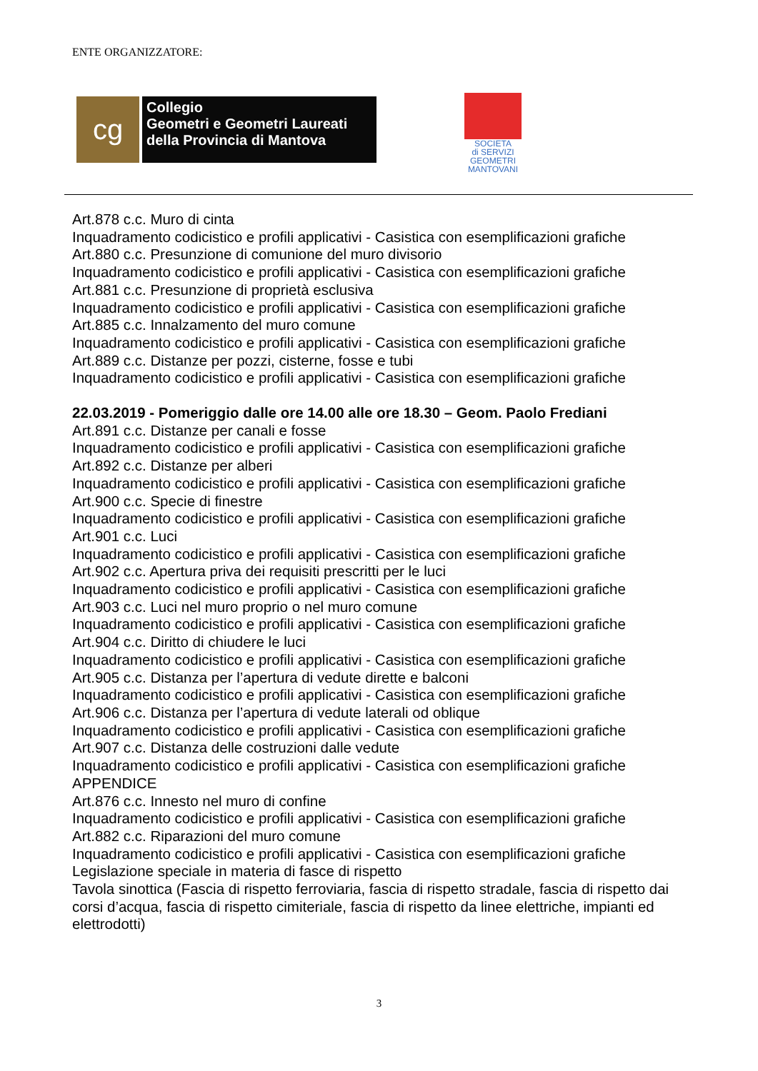ENTE ORGANIZZATORE:
cg
Collegio
Geometri e Geometri Laureati
della Provincia di Mantova
SOCIETA
di SERVIZI
GEOMETRI
MANTOVANI
Art.878 c.c. Muro di cinta
Inquadramento codicistico e profili applicativi - Casistica con esemplificazioni grafiche
Art.880 c.c. Presunzione di comunione del muro divisorio
Inquadramento codicistico e profili applicativi - Casistica con esemplificazioni grafiche
Art.881 c.c. Presunzione di proprietà esclusiva
Inquadramento codicistico e profili applicativi - Casistica con esemplificazioni grafiche
Art.885 c.c. Innalzamento del muro comune
Inquadramento codicistico e profili applicativi - Casistica con esemplificazioni grafiche
Art.889 c.c. Distanze per pozzi, cisterne, fosse e tubi
Inquadramento codicistico e profili applicativi - Casistica con esemplificazioni grafiche
22.03.2019 - Pomeriggio dalle ore 14.00 alle ore 18.30 – Geom. Paolo Frediani
Art.891 c.c. Distanze per canali e fosse
Inquadramento codicistico e profili applicativi - Casistica con esemplificazioni grafiche
Art.892 c.c. Distanze per alberi
Inquadramento codicistico e profili applicativi - Casistica con esemplificazioni grafiche
Art.900 c.c. Specie di finestre
Inquadramento codicistico e profili applicativi - Casistica con esemplificazioni grafiche
Art.901 c.c. Luci
Inquadramento codicistico e profili applicativi - Casistica con esemplificazioni grafiche
Art.902 c.c. Apertura priva dei requisiti prescritti per le luci
Inquadramento codicistico e profili applicativi - Casistica con esemplificazioni grafiche
Art.903 c.c. Luci nel muro proprio o nel muro comune
Inquadramento codicistico e profili applicativi - Casistica con esemplificazioni grafiche
Art.904 c.c. Diritto di chiudere le luci
Inquadramento codicistico e profili applicativi - Casistica con esemplificazioni grafiche
Art.905 c.c. Distanza per l’apertura di vedute dirette e balconi
Inquadramento codicistico e profili applicativi - Casistica con esemplificazioni grafiche
Art.906 c.c. Distanza per l’apertura di vedute laterali od oblique
Inquadramento codicistico e profili applicativi - Casistica con esemplificazioni grafiche
Art.907 c.c. Distanza delle costruzioni dalle vedute
Inquadramento codicistico e profili applicativi - Casistica con esemplificazioni grafiche
APPENDICE
Art.876 c.c. Innesto nel muro di confine
Inquadramento codicistico e profili applicativi - Casistica con esemplificazioni grafiche
Art.882 c.c. Riparazioni del muro comune
Inquadramento codicistico e profili applicativi - Casistica con esemplificazioni grafiche
Legislazione speciale in materia di fasce di rispetto
Tavola sinottica (Fascia di rispetto ferroviaria, fascia di rispetto stradale, fascia di rispetto dai corsi d’acqua, fascia di rispetto cimiteriale, fascia di rispetto da linee elettriche, impianti ed elettrodotti)
3